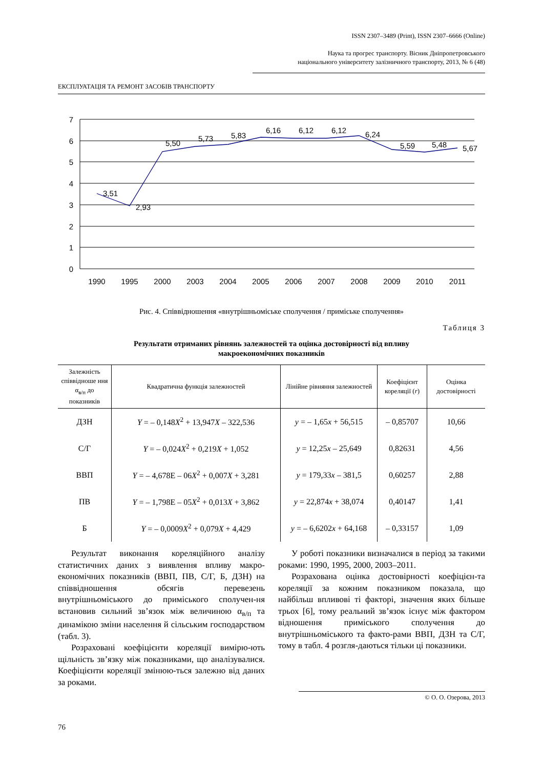ISSN 2307–3489 (Print), ISSN 2307–6666 (Online)
Наука та прогрес транспорту. Вісник Дніпропетровського
національного університету залізничного транспорту, 2013, № 6 (48)
ЕКСПЛУАТАЦІЯ ТА РЕМОНТ ЗАСОБІВ ТРАНСПОРТУ
7
6
5
4
3
2
1
0
3,51
2,93
5,50
5,73
5,83
6,16
6,12
6,12
6,24
5,59
5,48
5,67
1990
1995
2000
2003
2004
2005
2006
2007
2008
2009
2010
2011
Рис. 4. Співвідношення «внутрішньоміське сполучення / приміське сполучення»
Таблиця 3
Результати отриманих рівнянь залежностей та оцінка достовірності від впливу
макроекономічних показників
| Залежність співвідноше ння α<sub>в/п</sub> до показників | Квадратична функція залежностей | Лінійне рівняння залежностей | Коефіцієнт кореляції ( r ) | Оцінка достовірності |
| --- | --- | --- | --- | --- |
| ДЗН | Y = – 0,148 X<sup>2</sup> + 13,947 X – 322,536 | y = – 1,65 x + 56,515 | – 0,85707 | 10,66 |
| С/Г | Y = – 0,024 X<sup>2</sup> + 0,219 X + 1,052 | y = 12,25 x – 25,649 | 0,82631 | 4,56 |
| ВВП | Y = – 4,678E – 06 X<sup>2</sup> + 0,007 X + 3,281 | y = 179,33 x – 381,5 | 0,60257 | 2,88 |
| ПВ | Y = – 1,798E – 05 X<sup>2</sup> + 0,013 X + 3,862 | y = 22,874 x + 38,074 | 0,40147 | 1,41 |
| Б | Y = – 0,0009 X<sup>2</sup> + 0,079 X + 4,429 | y = – 6,6202 x + 64,168 | – 0,33157 | 1,09 |
Результат виконання кореляційного аналізу статистичних даних з виявлення впливу макро-економічних показників (ВВП, ПВ, С/Г, Б, ДЗН) на співвідношення обсягів перевезень внутрішньоміського до приміського сполучен-ня встановив сильний зв’язок між величиною α<sub>в/п</sub> та динамікою зміни населення й сільським господарством (табл. 3).
Розраховані коефіцієнти кореляції вимірю-ють щільність зв’язку між показниками, що аналізувалися. Коефіцієнти кореляції змінюю-ться залежно від даних за роками.
У роботі показники визначалися в період за такими роками: 1990, 1995, 2000, 2003–2011.
Розрахована оцінка достовірності коефіцієн-та кореляції за кожним показником показала, що найбільш впливові ті факторі, значення яких більше трьох [6], тому реальний зв’язок існує між фактором відношення приміського сполучення до внутрішньоміського та факто-рами ВВП, ДЗН та С/Г, тому в табл. 4 розгля-даються тільки ці показники.
© О. О. Озерова, 2013
76